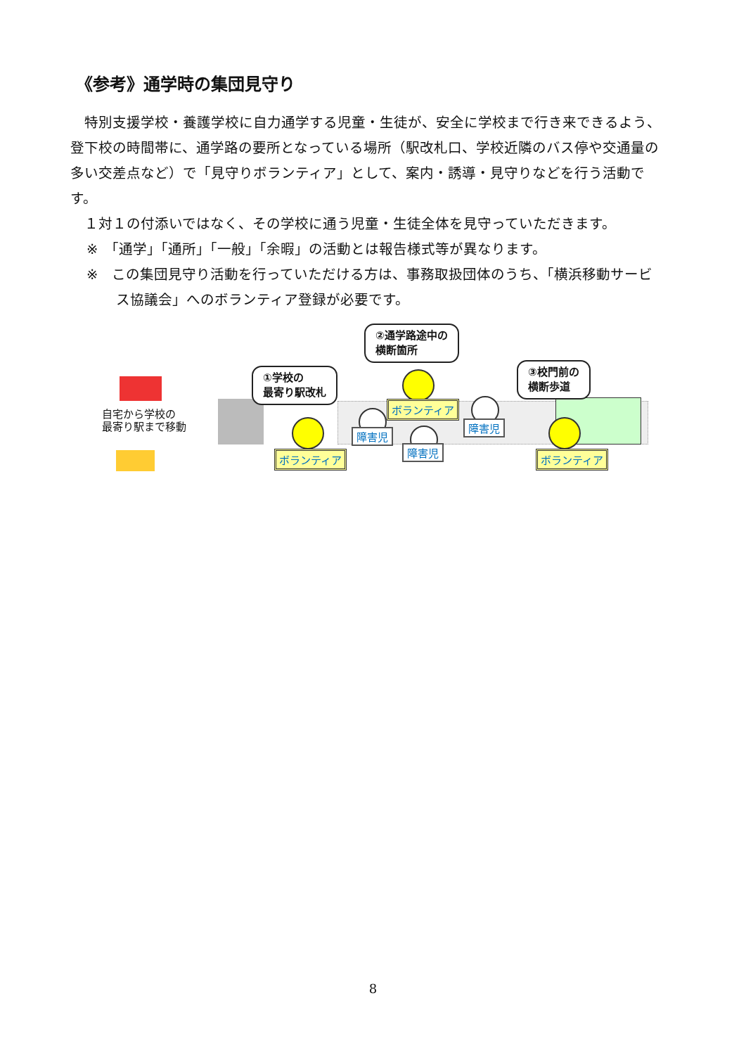《参考》通学時の集団見守り
　特別支援学校・養護学校に自力通学する児童・生徒が、安全に学校まで行き来できるよう、登下校の時間帯に、通学路の要所となっている場所（駅改札口、学校近隣のバス停や交通量の多い交差点など）で「見守りボランティア」として、案内・誘導・見守りなどを行う活動です。
　１対１の付添いではなく、その学校に通う児童・生徒全体を見守っていただきます。
※　「通学」「通所」「一般」「余暇」の活動とは報告様式等が異なります。
※　この集団見守り活動を行っていただける方は、事務取扱団体のうち、「横浜移動サービス協議会」へのボランティア登録が必要です。
自宅から学校の
最寄り駅まで移動
①学校の
最寄り駅改札
②通学路途中の
横断箇所
③校門前の
横断歩道
ボランティア
ボランティア
ボランティア
障害児
障害児
障害児
8